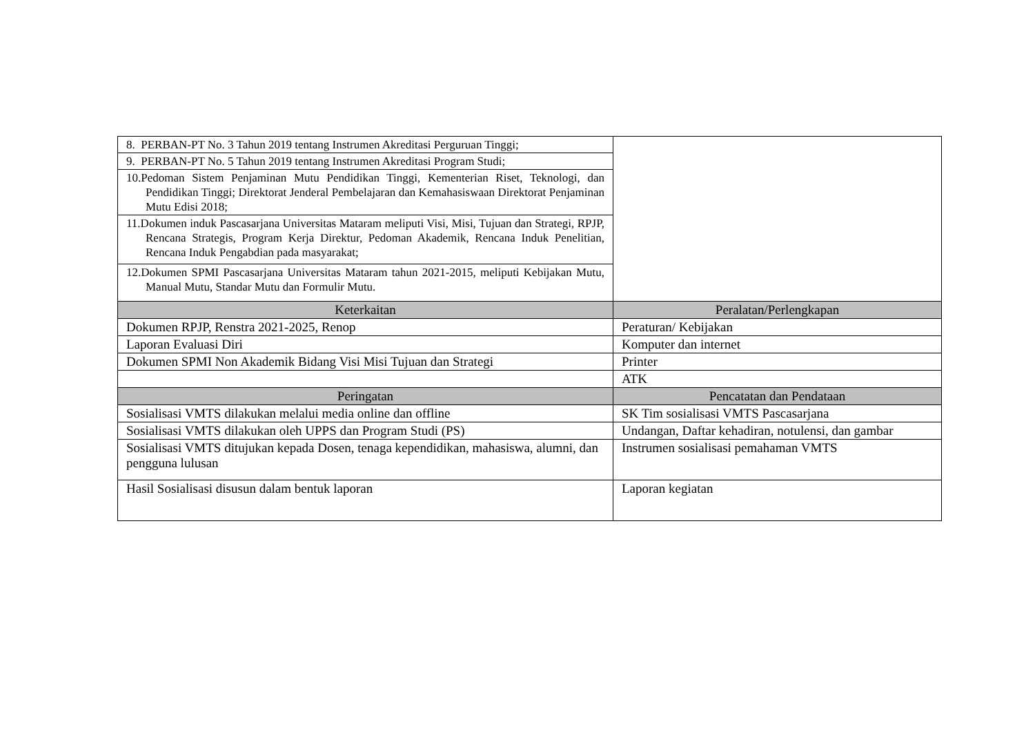| 8. PERBAN-PT No. 3 Tahun 2019 tentang Instrumen Akreditasi Perguruan Tinggi; | |
| 9. PERBAN-PT No. 5 Tahun 2019 tentang Instrumen Akreditasi Program Studi; | |
| 10.Pedoman Sistem Penjaminan Mutu Pendidikan Tinggi, Kementerian Riset, Teknologi, dan Pendidikan Tinggi; Direktorat Jenderal Pembelajaran dan Kemahasiswaan Direktorat Penjaminan Mutu Edisi 2018; | |
| 11.Dokumen induk Pascasarjana Universitas Mataram meliputi Visi, Misi, Tujuan dan Strategi, RPJP, Rencana Strategis, Program Kerja Direktur, Pedoman Akademik, Rencana Induk Penelitian, Rencana Induk Pengabdian pada masyarakat; | |
| 12.Dokumen SPMI Pascasarjana Universitas Mataram tahun 2021-2015, meliputi Kebijakan Mutu, Manual Mutu, Standar Mutu dan Formulir Mutu. | |
| Keterkaitan | Peralatan/Perlengkapan |
| Dokumen RPJP, Renstra 2021-2025, Renop | Peraturan/ Kebijakan |
| Laporan Evaluasi Diri | Komputer dan internet |
| Dokumen SPMI Non Akademik Bidang Visi Misi Tujuan dan Strategi | Printer |
| | ATK |
| Peringatan | Pencatatan dan Pendataan |
| Sosialisasi VMTS dilakukan melalui media online dan offline | SK Tim sosialisasi VMTS Pascasarjana |
| Sosialisasi VMTS dilakukan oleh UPPS dan Program Studi (PS) | Undangan, Daftar kehadiran, notulensi, dan gambar |
| Sosialisasi VMTS ditujukan kepada Dosen, tenaga kependidikan, mahasiswa, alumni, dan pengguna lulusan | Instrumen sosialisasi pemahaman VMTS |
| Hasil Sosialisasi disusun dalam bentuk laporan | Laporan kegiatan |